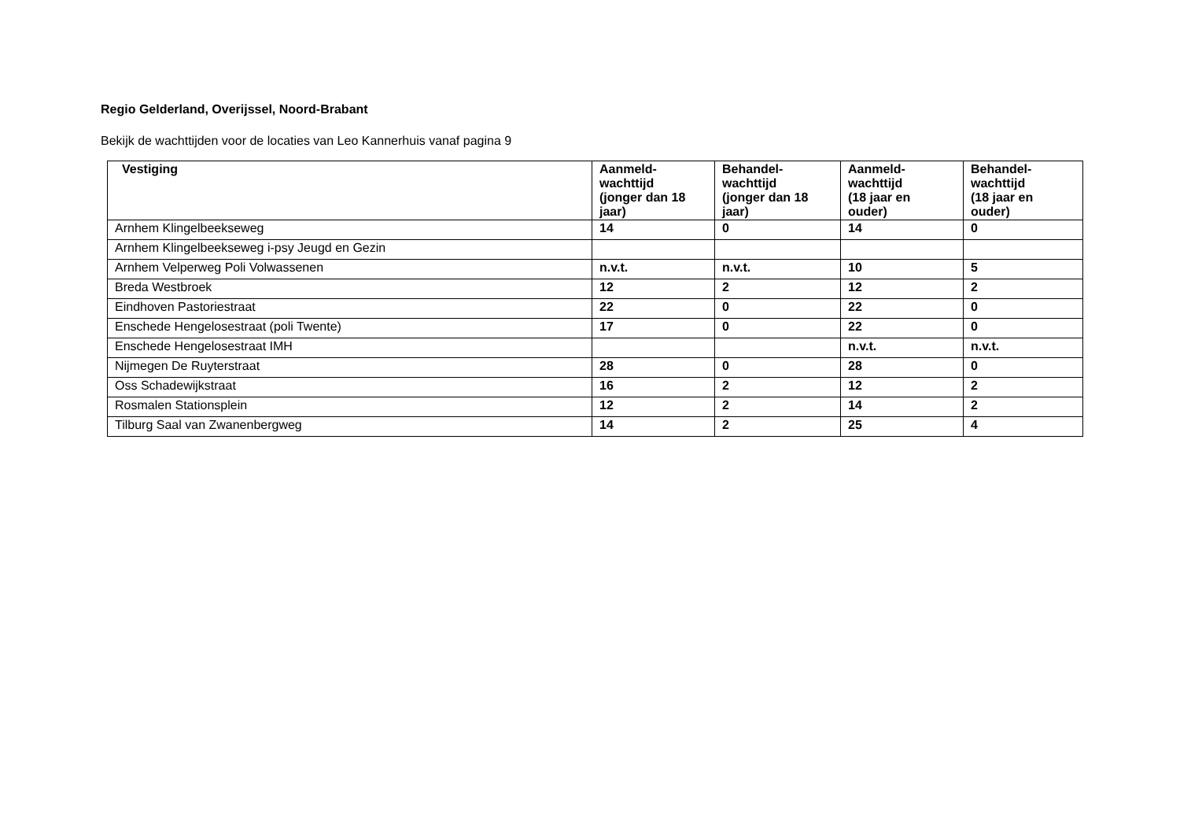Regio Gelderland, Overijssel, Noord-Brabant
Bekijk de wachttijden voor de locaties van Leo Kannerhuis vanaf pagina 9
| Vestiging | Aanmeld- wachttijd (jonger dan 18 jaar) | Behandel- wachttijd (jonger dan 18 jaar) | Aanmeld- wachttijd (18 jaar en ouder) | Behandel- wachttijd (18 jaar en ouder) |
| --- | --- | --- | --- | --- |
| Arnhem Klingelbeekseweg | 14 | 0 | 14 | 0 |
| Arnhem Klingelbeekseweg i-psy Jeugd en Gezin | | | | |
| Arnhem Velperweg Poli Volwassenen | n.v.t. | n.v.t. | 10 | 5 |
| Breda Westbroek | 12 | 2 | 12 | 2 |
| Eindhoven Pastoriestraat | 22 | 0 | 22 | 0 |
| Enschede Hengelosestraat (poli Twente) | 17 | 0 | 22 | 0 |
| Enschede Hengelosestraat IMH | | | n.v.t. | n.v.t. |
| Nijmegen De Ruyterstraat | 28 | 0 | 28 | 0 |
| Oss Schadewijkstraat | 16 | 2 | 12 | 2 |
| Rosmalen Stationsplein | 12 | 2 | 14 | 2 |
| Tilburg Saal van Zwanenbergweg | 14 | 2 | 25 | 4 |